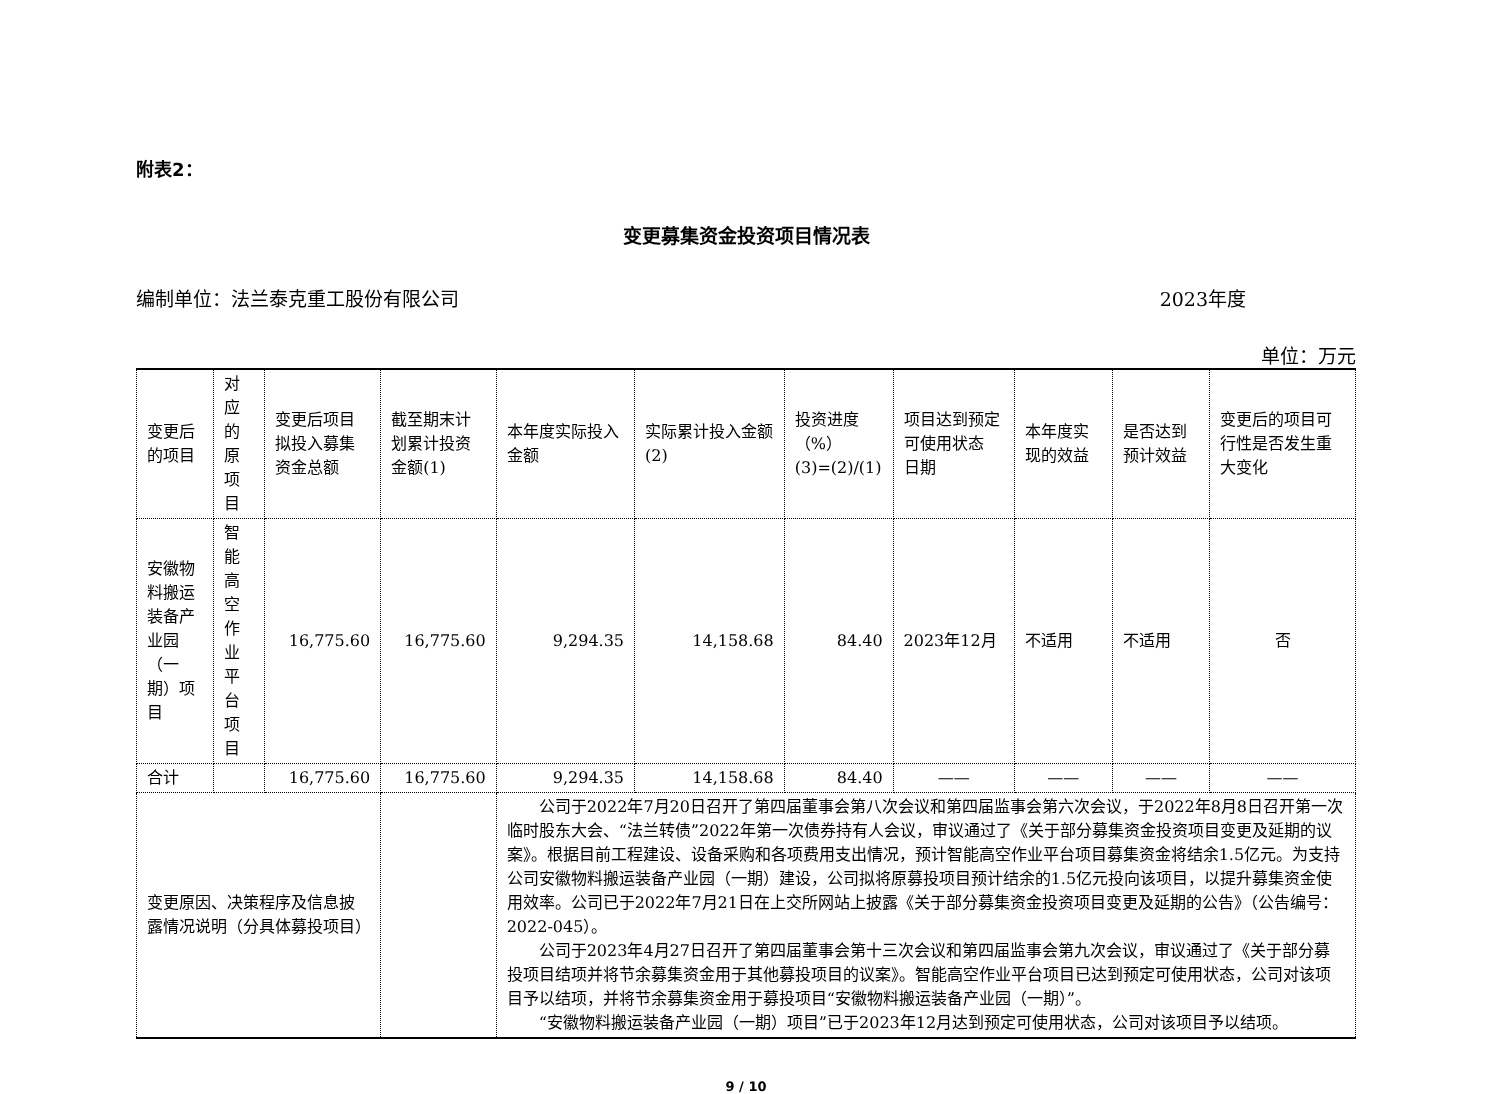附表2：
变更募集资金投资项目情况表
编制单位：法兰泰克重工股份有限公司 2023年度
单位：万元
| 变更后的项目 | 对应的原项目 | 变更后项目拟投入募集资金总额 | 截至期末计划累计投资金额(1) | 本年度实际投入金额 | 实际累计投入金额(2) | 投资进度（%） (3)=(2)/(1) | 项目达到预定可使用状态 日期 | 本年度实现的效益 | 是否达到预计效益 | 变更后的项目可行性是否发生重大变化 |
| 安徽物料搬运装备产业园（一期）项目 | 智能高空作业平台项目 | 16,775.60 | 16,775.60 | 9,294.35 | 14,158.68 | 84.40 | 2023年12月 | 不适用 | 不适用 | 否 |
| 合计 | | 16,775.60 | 16,775.60 | 9,294.35 | 14,158.68 | 84.40 | —— | —— | —— | —— |
| 变更原因、决策程序及信息披露情况说明（分具体募投项目） | | | | 公司于2022年7月20日召开了第四届董事会第八次会议和第四届监事会第六次会议，于2022年8月8日召开第一次临时股东大会、“法兰转债”2022年第一次债券持有人会议，审议通过了《关于部分募集资金投资项目变更及延期的议案》。根据目前工程建设、设备采购和各项费用支出情况，预计智能高空作业平台项目募集资金将结余1.5亿元。为支持公司安徽物料搬运装备产业园（一期）建设，公司拟将原募投项目预计结余的1.5亿元投向该项目，以提升募集资金使用效率。公司已于2022年7月21日在上交所网站上披露《关于部分募集资金投资项目变更及延期的公告》（公告编号：2022-045）。 公司于2023年4月27日召开了第四届董事会第十三次会议和第四届监事会第九次会议，审议通过了《关于部分募投项目结项并将节余募集资金用于其他募投项目的议案》。智能高空作业平台项目已达到预定可使用状态，公司对该项目予以结项，并将节余募集资金用于募投项目“安徽物料搬运装备产业园（一期）”。 “安徽物料搬运装备产业园（一期）项目”已于2023年12月达到预定可使用状态，公司对该项目予以结项。 | | | | | | |
9 / 10